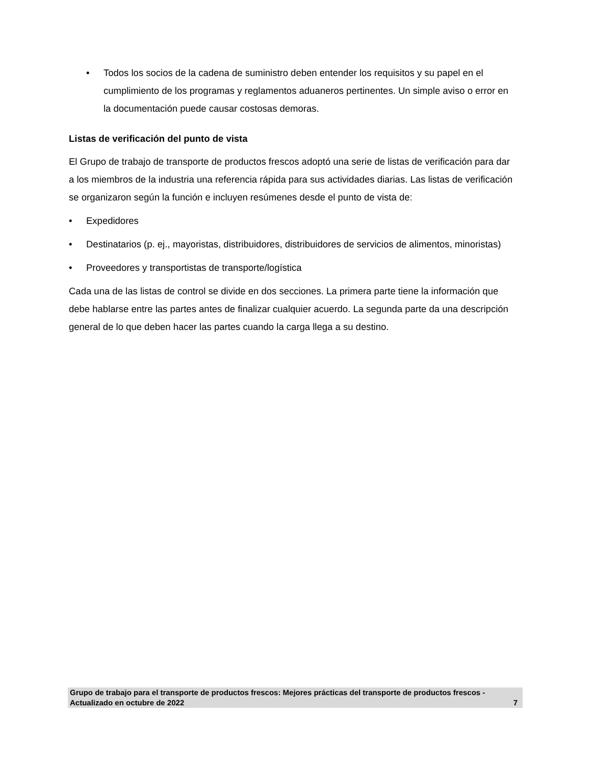Todos los socios de la cadena de suministro deben entender los requisitos y su papel en el cumplimiento de los programas y reglamentos aduaneros pertinentes. Un simple aviso o error en la documentación puede causar costosas demoras.
Listas de verificación del punto de vista
El Grupo de trabajo de transporte de productos frescos adoptó una serie de listas de verificación para dar a los miembros de la industria una referencia rápida para sus actividades diarias. Las listas de verificación se organizaron según la función e incluyen resúmenes desde el punto de vista de:
Expedidores
Destinatarios (p. ej., mayoristas, distribuidores, distribuidores de servicios de alimentos, minoristas)
Proveedores y transportistas de transporte/logística
Cada una de las listas de control se divide en dos secciones. La primera parte tiene la información que debe hablarse entre las partes antes de finalizar cualquier acuerdo. La segunda parte da una descripción general de lo que deben hacer las partes cuando la carga llega a su destino.
Grupo de trabajo para el transporte de productos frescos: Mejores prácticas del transporte de productos frescos - Actualizado en octubre de 2022 7